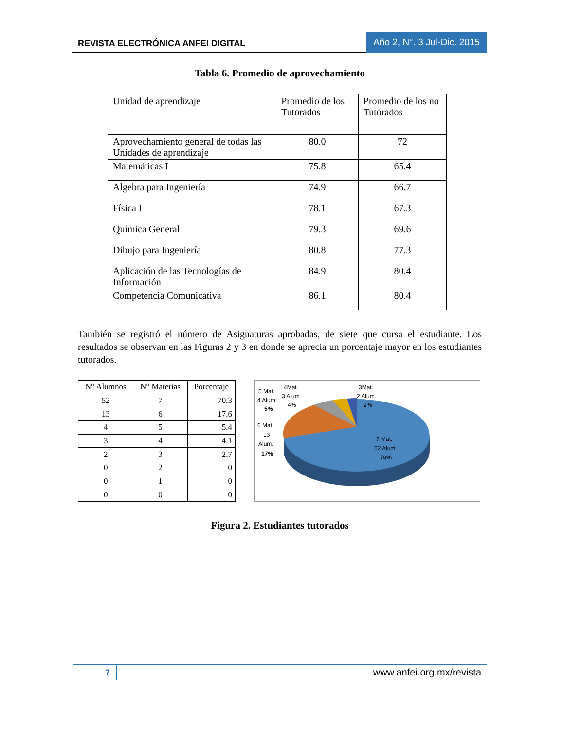REVISTA ELECTRÓNICA ANFEI DIGITAL
Año 2, N°. 3 Jul-Dic. 2015
Tabla 6. Promedio de aprovechamiento
| Unidad de aprendizaje | Promedio de los Tutorados | Promedio de los no Tutorados |
| Aprovechamiento general de todas las Unidades de aprendizaje | 80.0 | 72 |
| Matemáticas I | 75.8 | 65.4 |
| Algebra para Ingeniería | 74.9 | 66.7 |
| Física I | 78.1 | 67.3 |
| Química General | 79.3 | 69.6 |
| Dibujo para Ingeniería | 80.8 | 77.3 |
| Aplicación de las Tecnologías de Información | 84.9 | 80.4 |
| Competencia Comunicativa | 86.1 | 80.4 |
También se registró el número de Asignaturas aprobadas, de siete que cursa el estudiante. Los resultados se observan en las Figuras 2 y 3 en donde se aprecia un porcentaje mayor en los estudiantes tutorados.
| N° Alumnos | N° Materias | Porcentaje |
| --- | --- | --- |
| 52 | 7 | 70.3 |
| 13 | 6 | 17.6 |
| 4 | 5 | 5.4 |
| 3 | 4 | 4.1 |
| 2 | 3 | 2.7 |
| 0 | 2 | 0 |
| 0 | 1 | 0 |
| 0 | 0 | 0 |
5 Mat.
4 Alum.
5%
4Mat.
3 Alum
4%
3Mat.
2 Alum.
2%
6 Mat.
13
Alum.
17%
7 Mat.
52 Alum
70%
Figura 2. Estudiantes tutorados
7
www.anfei.org.mx/revista